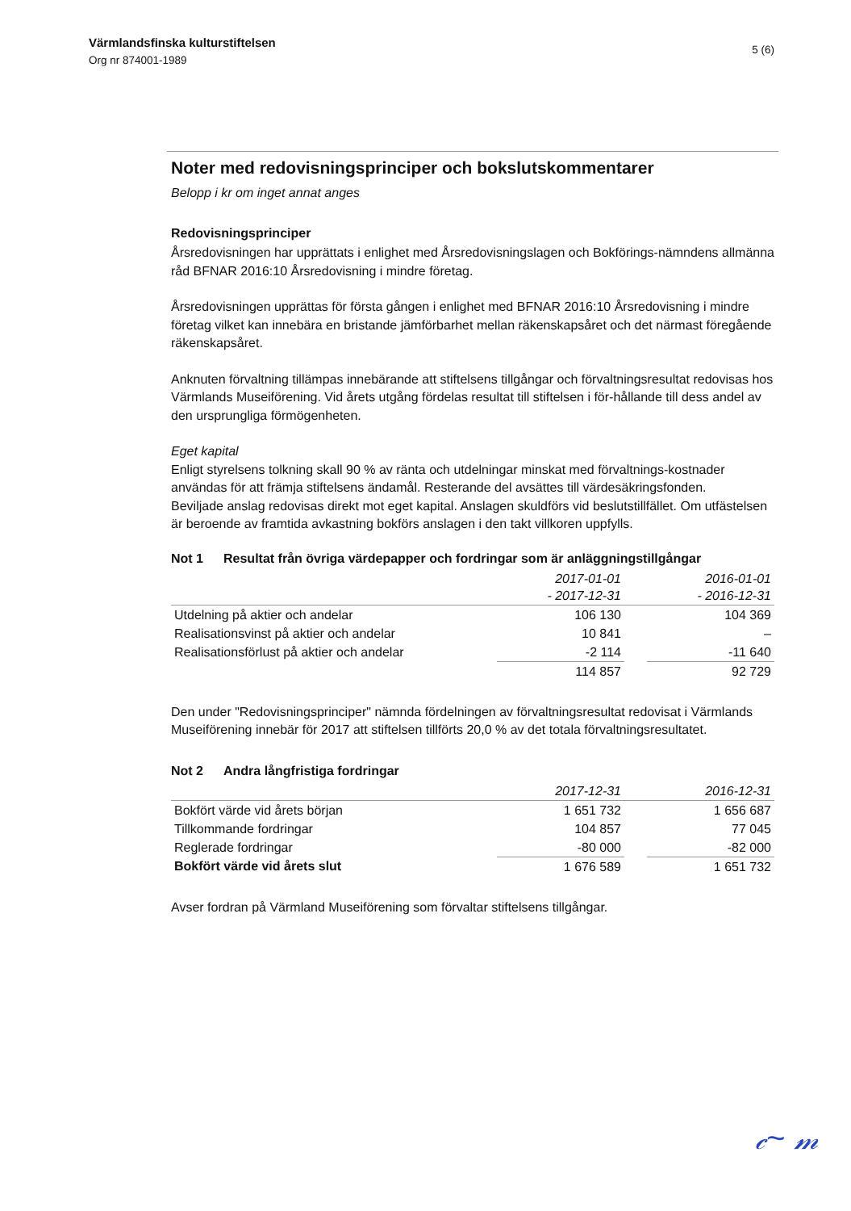Värmlandsfinska kulturstiftelsen
Org nr 874001-1989
5 (6)
Noter med redovisningsprinciper och bokslutskommentarer
Belopp i kr om inget annat anges
Redovisningsprinciper
Årsredovisningen har upprättats i enlighet med Årsredovisningslagen och Bokförings-nämndens allmänna råd BFNAR 2016:10 Årsredovisning i mindre företag.
Årsredovisningen upprättas för första gången i enlighet med BFNAR 2016:10 Årsredovisning i mindre företag vilket kan innebära en bristande jämförbarhet mellan räkenskapsåret och det närmast föregående räkenskapsåret.
Anknuten förvaltning tillämpas innebärande att stiftelsens tillgångar och förvaltningsresultat redovisas hos Värmlands Museiförening. Vid årets utgång fördelas resultat till stiftelsen i för-hållande till dess andel av den ursprungliga förmögenheten.
Eget kapital
Enligt styrelsens tolkning skall 90 % av ränta och utdelningar minskat med förvaltnings-kostnader användas för att främja stiftelsens ändamål. Resterande del avsättes till värdesäkringsfonden.
Beviljade anslag redovisas direkt mot eget kapital. Anslagen skuldförs vid beslutstillfället. Om utfästelsen är beroende av framtida avkastning bokförs anslagen i den takt villkoren uppfylls.
Not 1 Resultat från övriga värdepapper och fordringar som är anläggningstillgångar
| | 2017-01-01 - 2017-12-31 | | 2016-01-01 - 2016-12-31 |
| --- | --- | --- | --- |
| Utdelning på aktier och andelar | 106 130 | | 104 369 |
| Realisationsvinst på aktier och andelar | 10 841 | | – |
| Realisationsförlust på aktier och andelar | -2 114 | | -11 640 |
| | 114 857 | | 92 729 |
Den under "Redovisningsprinciper" nämnda fördelningen av förvaltningsresultat redovisat i Värmlands Museiförening innebär för 2017 att stiftelsen tillförts 20,0 % av det totala förvaltningsresultatet.
Not 2 Andra långfristiga fordringar
| | 2017-12-31 | | 2016-12-31 |
| --- | --- | --- | --- |
| Bokfört värde vid årets början | 1 651 732 | | 1 656 687 |
| Tillkommande fordringar | 104 857 | | 77 045 |
| Reglerade fordringar | -80 000 | | -82 000 |
| Bokfört värde vid årets slut | 1 676 589 | | 1 651 732 |
Avser fordran på Värmland Museiförening som förvaltar stiftelsens tillgångar.
𝒸~ 𝓂